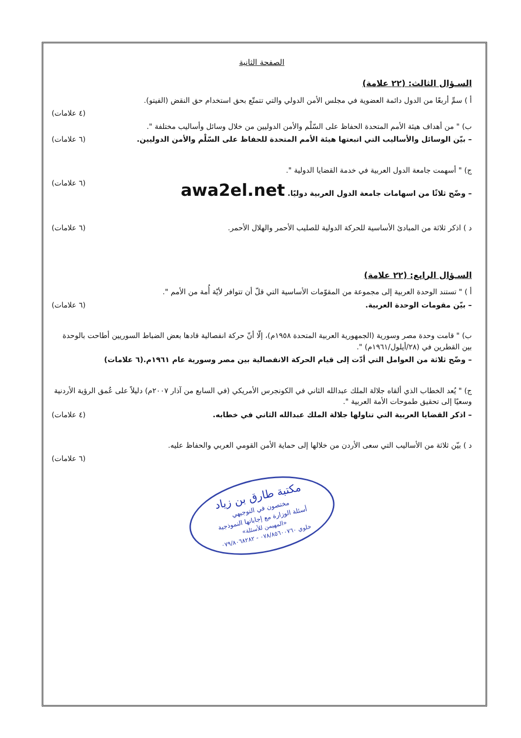الصفحة الثانية
السـؤال الثالث: (٢٢ علامة)
أ ) سمِّ أربعًا من الدول دائمة العضوية في مجلس الأمن الدولي والتي تتمتّع بحق استخدام حق النقض (الفيتو).
(٤ علامات)
ب) " من أهداف هيئة الأمم المتحدة الحفاظ على السّلْم والأمن الدوليين من خلال وسائل وأساليب مختلفة ".
– بيّن الوسائل والأساليب التي اتبعتها هيئة الأمم المتحدة للحفاظ على السّلْم والأمن الدوليين. (٦ علامات)
ج) " أسهمت جامعة الدول العربية في خدمة القضايا الدولية ".
– وضّح ثلاثًا من اسهامات جامعة الدول العربية دوليًا. awa2el.net (٦ علامات)
د ) اذكر ثلاثة من المبادئ الأساسية للحركة الدولية للصليب الأحمر والهلال الأحمر. (٦ علامات)
السـؤال الرابع: (٢٢ علامة)
أ ) " تستند الوحدة العربية إلى مجموعة من المقوّمات الأساسية التي قلّ أن تتوافر لأيّة أُمة من الأمم ".
– بيّن مقومات الوحدة العربية. (٦ علامات)
ب) " قامت وحدة مصر وسورية (الجمهورية العربية المتحدة ١٩٥٨م)، إلّا أنّ حركة انفصالية قادها بعض الضباط السوريين أطاحت بالوحدة بين القطرين في (٢٨/أيلول/١٩٦١م) ".
– وضّح ثلاثة من العوامل التي أدّت إلى قيام الحركة الانفصالية بين مصر وسورية عام ١٩٦١م.(٦ علامات)
ج) " يُعد الخطاب الذي ألقاه جلالة الملك عبدالله الثاني في الكونجرس الأمريكي (في السابع من آذار ٢٠٠٧م) دليلاً على عُمق الرؤية الأردنية وسعيًا إلى تحقيق طموحات الأمة العربية ".
– اذكر القضايا العربية التي تناولها جلالة الملك عبدالله الثاني في خطابه. (٤ علامات)
د ) بيّن ثلاثة من الأساليب التي سعى الأردن من خلالها إلى حماية الأمن القومي العربي والحفاظ عليه.
(٦ علامات)
مكتبة طارق بن زياد
مختصون في التوجيهي
أسئلة الوزارة مع إجاباتها النموذجية
«المهيمن للأسئلة»
خلوي ٠٧٨/٨٥٦٠٠٧٦٠ - ٠٧٩/٨٠٦٨٢٨٢